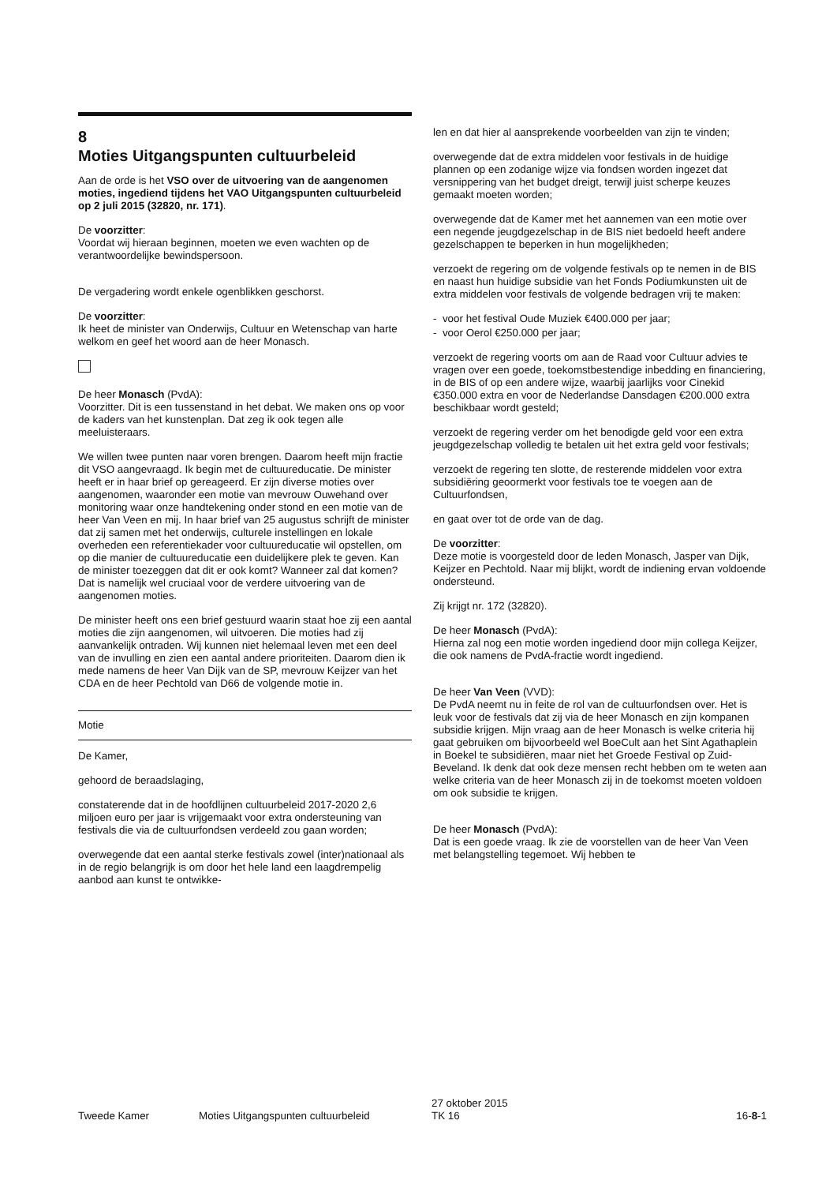8
Moties Uitgangspunten cultuurbeleid
Aan de orde is het VSO over de uitvoering van de aangenomen moties, ingediend tijdens het VAO Uitgangspunten cultuurbeleid op 2 juli 2015 (32820, nr. 171).
De voorzitter:
Voordat wij hieraan beginnen, moeten we even wachten op de verantwoordelijke bewindspersoon.
De vergadering wordt enkele ogenblikken geschorst.
De voorzitter:
Ik heet de minister van Onderwijs, Cultuur en Wetenschap van harte welkom en geef het woord aan de heer Monasch.
De heer Monasch (PvdA):
Voorzitter. Dit is een tussenstand in het debat. We maken ons op voor de kaders van het kunstenplan. Dat zeg ik ook tegen alle meeluisteraars.
We willen twee punten naar voren brengen. Daarom heeft mijn fractie dit VSO aangevraagd. Ik begin met de cultuureducatie. De minister heeft er in haar brief op gereageerd. Er zijn diverse moties over aangenomen, waaronder een motie van mevrouw Ouwehand over monitoring waar onze handtekening onder stond en een motie van de heer Van Veen en mij. In haar brief van 25 augustus schrijft de minister dat zij samen met het onderwijs, culturele instellingen en lokale overheden een referentiekader voor cultuureducatie wil opstellen, om op die manier de cultuureducatie een duidelijkere plek te geven. Kan de minister toezeggen dat dit er ook komt? Wanneer zal dat komen? Dat is namelijk wel cruciaal voor de verdere uitvoering van de aangenomen moties.
De minister heeft ons een brief gestuurd waarin staat hoe zij een aantal moties die zijn aangenomen, wil uitvoeren. Die moties had zij aanvankelijk ontraden. Wij kunnen niet helemaal leven met een deel van de invulling en zien een aantal andere prioriteiten. Daarom dien ik mede namens de heer Van Dijk van de SP, mevrouw Keijzer van het CDA en de heer Pechtold van D66 de volgende motie in.
Motie
De Kamer,
gehoord de beraadslaging,
constaterende dat in de hoofdlijnen cultuurbeleid 2017-2020 2,6 miljoen euro per jaar is vrijgemaakt voor extra ondersteuning van festivals die via de cultuurfondsen verdeeld zou gaan worden;
overwegende dat een aantal sterke festivals zowel (inter)nationaal als in de regio belangrijk is om door het hele land een laagdrempelig aanbod aan kunst te ontwikke-
len en dat hier al aansprekende voorbeelden van zijn te vinden;
overwegende dat de extra middelen voor festivals in de huidige plannen op een zodanige wijze via fondsen worden ingezet dat versnippering van het budget dreigt, terwijl juist scherpe keuzes gemaakt moeten worden;
overwegende dat de Kamer met het aannemen van een motie over een negende jeugdgezelschap in de BIS niet bedoeld heeft andere gezelschappen te beperken in hun mogelijkheden;
verzoekt de regering om de volgende festivals op te nemen in de BIS en naast hun huidige subsidie van het Fonds Podiumkunsten uit de extra middelen voor festivals de volgende bedragen vrij te maken:
- voor het festival Oude Muziek €400.000 per jaar;
- voor Oerol €250.000 per jaar;
verzoekt de regering voorts om aan de Raad voor Cultuur advies te vragen over een goede, toekomstbestendige inbedding en financiering, in de BIS of op een andere wijze, waarbij jaarlijks voor Cinekid €350.000 extra en voor de Nederlandse Dansdagen €200.000 extra beschikbaar wordt gesteld;
verzoekt de regering verder om het benodigde geld voor een extra jeugdgezelschap volledig te betalen uit het extra geld voor festivals;
verzoekt de regering ten slotte, de resterende middelen voor extra subsidiëring geoormerkt voor festivals toe te voegen aan de Cultuurfondsen,
en gaat over tot de orde van de dag.
De voorzitter:
Deze motie is voorgesteld door de leden Monasch, Jasper van Dijk, Keijzer en Pechtold. Naar mij blijkt, wordt de indiening ervan voldoende ondersteund.
Zij krijgt nr. 172 (32820).
De heer Monasch (PvdA):
Hierna zal nog een motie worden ingediend door mijn collega Keijzer, die ook namens de PvdA-fractie wordt ingediend.
De heer Van Veen (VVD):
De PvdA neemt nu in feite de rol van de cultuurfondsen over. Het is leuk voor de festivals dat zij via de heer Monasch en zijn kompanen subsidie krijgen. Mijn vraag aan de heer Monasch is welke criteria hij gaat gebruiken om bijvoorbeeld wel BoeCult aan het Sint Agathaplein in Boekel te subsidiëren, maar niet het Groede Festival op Zuid-Beveland. Ik denk dat ook deze mensen recht hebben om te weten aan welke criteria van de heer Monasch zij in de toekomst moeten voldoen om ook subsidie te krijgen.
De heer Monasch (PvdA):
Dat is een goede vraag. Ik zie de voorstellen van de heer Van Veen met belangstelling tegemoet. Wij hebben te
Tweede Kamer Moties Uitgangspunten cultuurbeleid 27 oktober 2015
TK 16 16-8-1